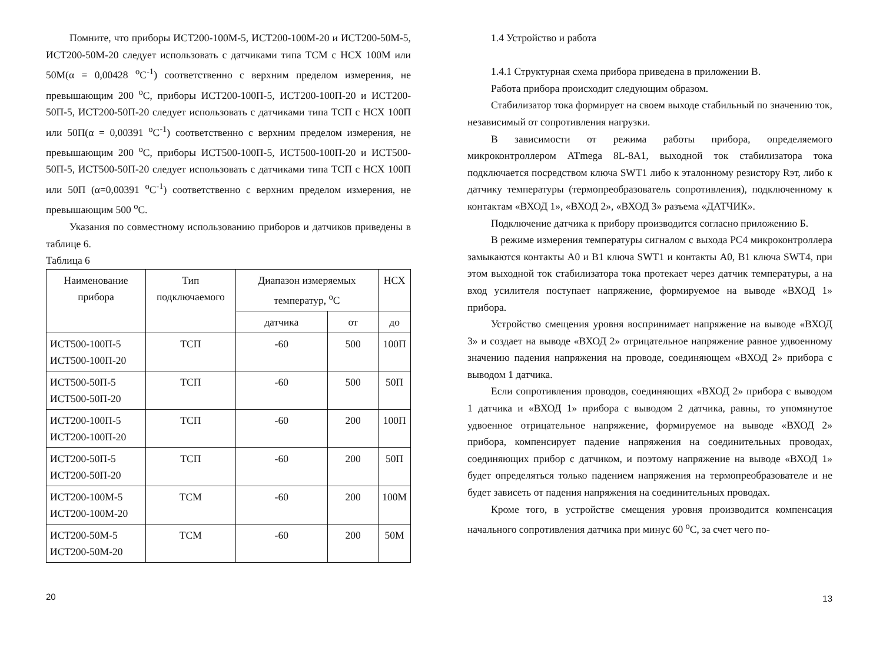Помните, что приборы ИСТ200-100М-5, ИСТ200-100М-20 и ИСТ200-50М-5, ИСТ200-50М-20 следует использовать с датчиками типа ТСМ с НСХ 100М или 50М(α = 0,00428 <sup>о</sup>С<sup>-1</sup>) соответственно с верхним пределом измерения, не превышающим 200 <sup>о</sup>С, приборы ИСТ200-100П-5, ИСТ200-100П-20 и ИСТ200-50П-5, ИСТ200-50П-20 следует использовать с датчиками типа ТСП с НСХ 100П или 50П(α = 0,00391 <sup>о</sup>С<sup>-1</sup>) соответственно с верхним пределом измерения, не превышающим 200 <sup>о</sup>С, приборы ИСТ500-100П-5, ИСТ500-100П-20 и ИСТ500-50П-5, ИСТ500-50П-20 следует использовать с датчиками типа ТСП с НСХ 100П или 50П (α=0,00391 <sup>о</sup>С<sup>-1</sup>) соответственно с верхним пределом измерения, не превышающим 500 <sup>о</sup>С.
Указания по совместному использованию приборов и датчиков приведены в таблице 6.
Таблица 6
| Наименование прибора | Тип подключаемого | Диапазон измеряемых температур, <sup>о</sup>С | | НСХ |
| --- | --- | --- | --- | --- |
| | | датчика | от | до |
| ИСТ500-100П-5 ИСТ500-100П-20 | ТСП | -60 | 500 | 100П |
| ИСТ500-50П-5 ИСТ500-50П-20 | ТСП | -60 | 500 | 50П |
| ИСТ200-100П-5 ИСТ200-100П-20 | ТСП | -60 | 200 | 100П |
| ИСТ200-50П-5 ИСТ200-50П-20 | ТСП | -60 | 200 | 50П |
| ИСТ200-100М-5 ИСТ200-100М-20 | ТСМ | -60 | 200 | 100М |
| ИСТ200-50М-5 ИСТ200-50М-20 | ТСМ | -60 | 200 | 50М |
20
1.4 Устройство и работа
1.4.1 Структурная схема прибора приведена в приложении В.
Работа прибора происходит следующим образом.
Стабилизатор тока формирует на своем выходе стабильный по значению ток, независимый от сопротивления нагрузки.
В зависимости от режима работы прибора, определяемого микроконтроллером ATmega 8L-8A1, выходной ток стабилизатора тока подключается посредством ключа SWT1 либо к эталонному резистору Rэт, либо к датчику температуры (термопреобразователь сопротивления), подключенному к контактам «ВХОД 1», «ВХОД 2», «ВХОД 3» разъема «ДАТЧИК».
Подключение датчика к прибору производится согласно приложению Б.
В режиме измерения температуры сигналом с выхода PC4 микроконтроллера замыкаются контакты A0 и B1 ключа SWT1 и контакты A0, B1 ключа SWT4, при этом выходной ток стабилизатора тока протекает через датчик температуры, а на вход усилителя поступает напряжение, формируемое на выводе «ВХОД 1» прибора.
Устройство смещения уровня воспринимает напряжение на выводе «ВХОД 3» и создает на выводе «ВХОД 2» отрицательное напряжение равное удвоенному значению падения напряжения на проводе, соединяющем «ВХОД 2» прибора с выводом 1 датчика.
Если сопротивления проводов, соединяющих «ВХОД 2» прибора с выводом 1 датчика и «ВХОД 1» прибора с выводом 2 датчика, равны, то упомянутое удвоенное отрицательное напряжение, формируемое на выводе «ВХОД 2» прибора, компенсирует падение напряжения на соединительных проводах, соединяющих прибор с датчиком, и поэтому напряжение на выводе «ВХОД 1» будет определяться только падением напряжения на термопреобразователе и не будет зависеть от падения напряжения на соединительных проводах.
Кроме того, в устройстве смещения уровня производится компенсация начального сопротивления датчика при минус 60 <sup>о</sup>С, за счет чего по-
13